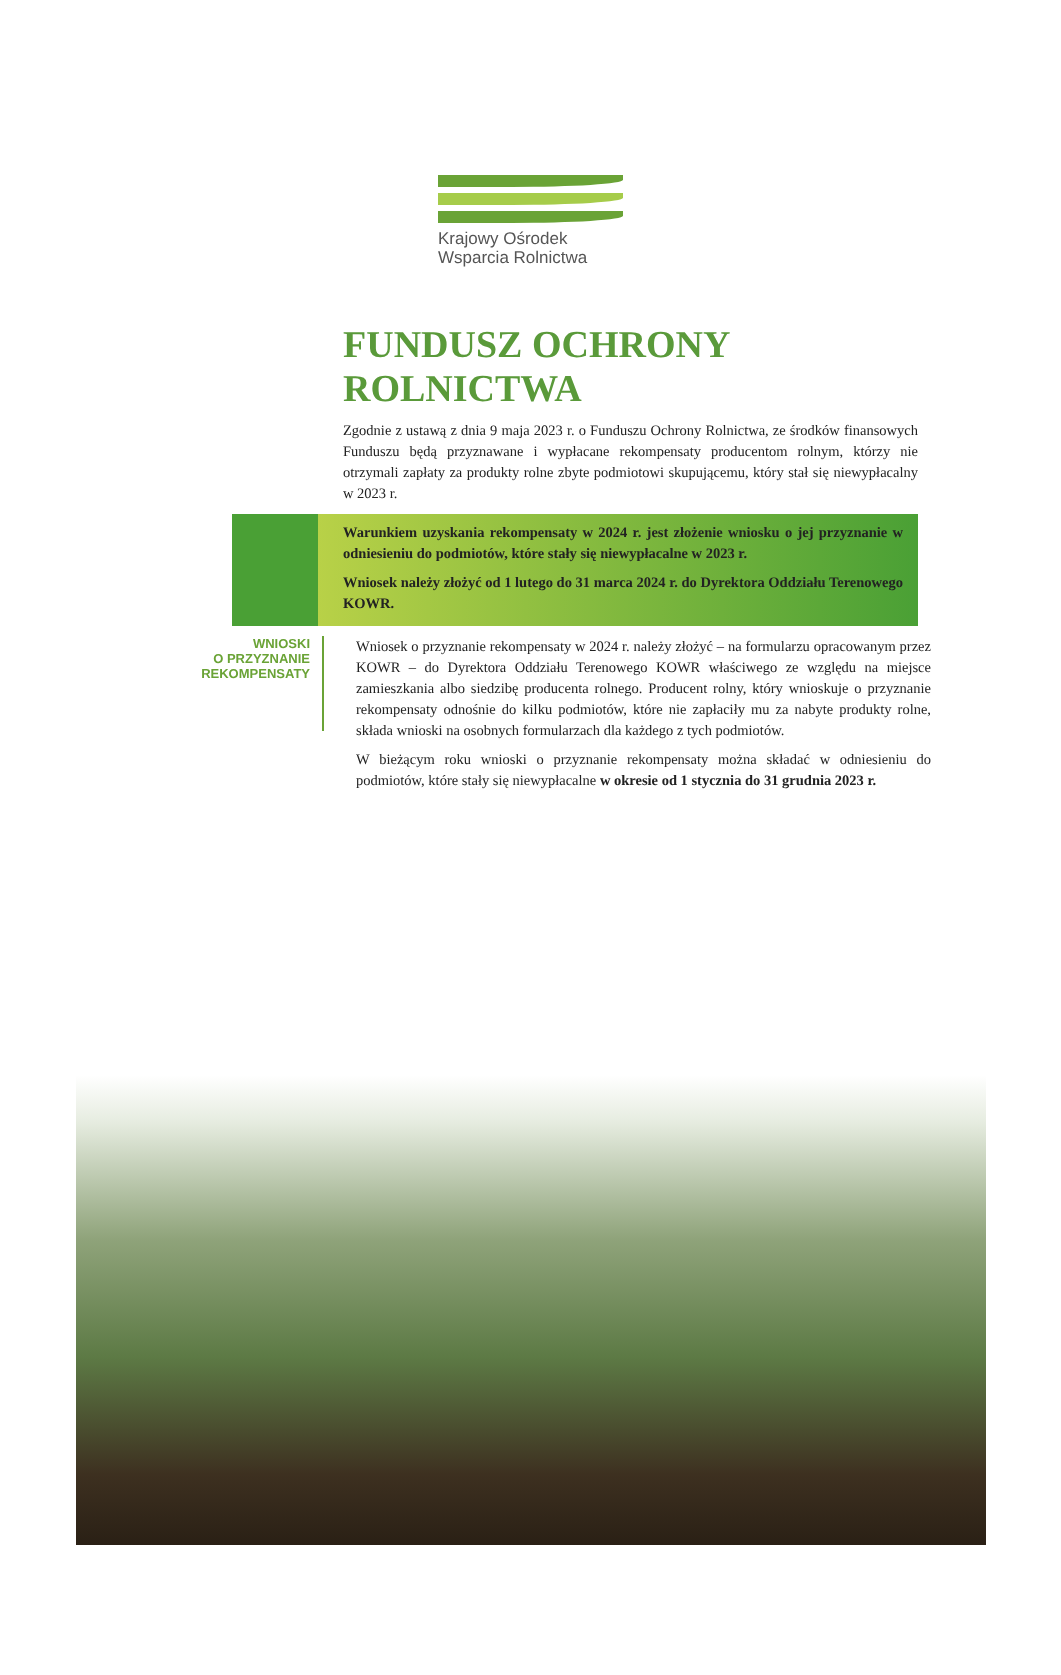Krajowy Ośrodek
Wsparcia Rolnictwa
FUNDUSZ OCHRONY ROLNICTWA
Zgodnie z ustawą z dnia 9 maja 2023 r. o Funduszu Ochrony Rolnictwa, ze środków finansowych Funduszu będą przyznawane i wypłacane rekompensaty producentom rolnym, którzy nie otrzymali zapłaty za produkty rolne zbyte podmiotowi skupującemu, który stał się niewypłacalny w 2023 r.
Warunkiem uzyskania rekompensaty w 2024 r. jest złożenie wniosku o jej przyznanie w odniesieniu do podmiotów, które stały się niewypłacalne w 2023 r.
Wniosek należy złożyć od 1 lutego do 31 marca 2024 r. do Dyrektora Oddziału Terenowego KOWR.
WNIOSKI
O PRZYZNANIE
REKOMPENSATY
Wniosek o przyznanie rekompensaty w 2024 r. należy złożyć – na formularzu opracowanym przez KOWR – do Dyrektora Oddziału Terenowego KOWR właściwego ze względu na miejsce zamieszkania albo siedzibę producenta rolnego. Producent rolny, który wnioskuje o przyznanie rekompensaty odnośnie do kilku podmiotów, które nie zapłaciły mu za nabyte produkty rolne, składa wnioski na osobnych formularzach dla każdego z tych podmiotów.
W bieżącym roku wnioski o przyznanie rekompensaty można składać w odniesieniu do podmiotów, które stały się niewypłacalne w okresie od 1 stycznia do 31 grudnia 2023 r.